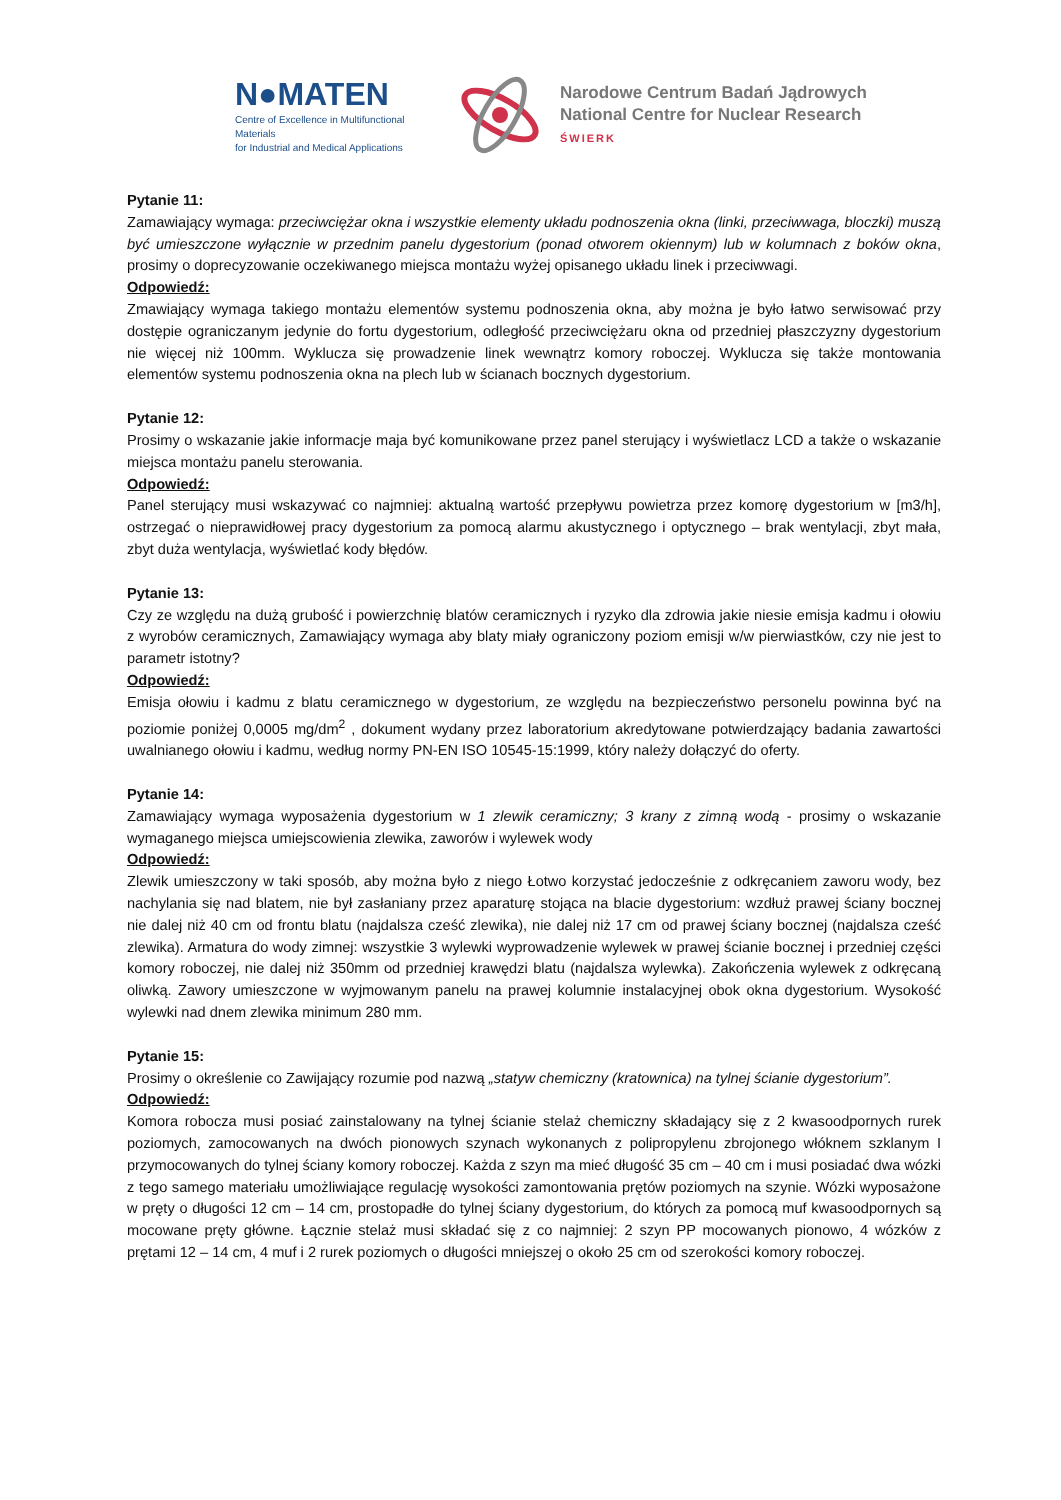N●MATEN
Centre of Excellence in Multifunctional Materials
for Industrial and Medical Applications
Narodowe Centrum Badań Jądrowych
National Centre for Nuclear Research
ŚWIERK
Pytanie 11:
Zamawiający wymaga: przeciwciężar okna i wszystkie elementy układu podnoszenia okna (linki, przeciwwaga, bloczki) muszą być umieszczone wyłącznie w przednim panelu dygestorium (ponad otworem okiennym) lub w kolumnach z boków okna, prosimy o doprecyzowanie oczekiwanego miejsca montażu wyżej opisanego układu linek i przeciwwagi.
Odpowiedź:
Zmawiający wymaga takiego montażu elementów systemu podnoszenia okna, aby można je było łatwo serwisować przy dostępie ograniczanym jedynie do fortu dygestorium, odległość przeciwciężaru okna od przedniej płaszczyzny dygestorium nie więcej niż 100mm. Wyklucza się prowadzenie linek wewnątrz komory roboczej. Wyklucza się także montowania elementów systemu podnoszenia okna na plech lub w ścianach bocznych dygestorium.
Pytanie 12:
Prosimy o wskazanie jakie informacje maja być komunikowane przez panel sterujący i wyświetlacz LCD a także o wskazanie miejsca montażu panelu sterowania.
Odpowiedź:
Panel sterujący musi wskazywać co najmniej: aktualną wartość przepływu powietrza przez komorę dygestorium w [m3/h], ostrzegać o nieprawidłowej pracy dygestorium za pomocą alarmu akustycznego i optycznego – brak wentylacji, zbyt mała, zbyt duża wentylacja, wyświetlać kody błędów.
Pytanie 13:
Czy ze względu na dużą grubość i powierzchnię blatów ceramicznych i ryzyko dla zdrowia jakie niesie emisja kadmu i ołowiu z wyrobów ceramicznych, Zamawiający wymaga aby blaty miały ograniczony poziom emisji w/w pierwiastków, czy nie jest to parametr istotny?
Odpowiedź:
Emisja ołowiu i kadmu z blatu ceramicznego w dygestorium, ze względu na bezpieczeństwo personelu powinna być na poziomie poniżej 0,0005 mg/dm<sup>2</sup> , dokument wydany przez laboratorium akredytowane potwierdzający badania zawartości uwalnianego ołowiu i kadmu, według normy PN-EN ISO 10545-15:1999, który należy dołączyć do oferty.
Pytanie 14:
Zamawiający wymaga wyposażenia dygestorium w 1 zlewik ceramiczny; 3 krany z zimną wodą - prosimy o wskazanie wymaganego miejsca umiejscowienia zlewika, zaworów i wylewek wody
Odpowiedź:
Zlewik umieszczony w taki sposób, aby można było z niego Łotwo korzystać jedocześnie z odkręcaniem zaworu wody, bez nachylania się nad blatem, nie był zasłaniany przez aparaturę stojąca na blacie dygestorium: wzdłuż prawej ściany bocznej nie dalej niż 40 cm od frontu blatu (najdalsza cześć zlewika), nie dalej niż 17 cm od prawej ściany bocznej (najdalsza cześć zlewika). Armatura do wody zimnej: wszystkie 3 wylewki wyprowadzenie wylewek w prawej ścianie bocznej i przedniej części komory roboczej, nie dalej niż 350mm od przedniej krawędzi blatu (najdalsza wylewka). Zakończenia wylewek z odkręcaną oliwką. Zawory umieszczone w wyjmowanym panelu na prawej kolumnie instalacyjnej obok okna dygestorium. Wysokość wylewki nad dnem zlewika minimum 280 mm.
Pytanie 15:
Prosimy o określenie co Zawijający rozumie pod nazwą „statyw chemiczny (kratownica) na tylnej ścianie dygestorium”.
Odpowiedź:
Komora robocza musi posiać zainstalowany na tylnej ścianie stelaż chemiczny składający się z 2 kwasoodpornych rurek poziomych, zamocowanych na dwóch pionowych szynach wykonanych z polipropylenu zbrojonego włóknem szklanym I przymocowanych do tylnej ściany komory roboczej. Każda z szyn ma mieć długość 35 cm – 40 cm i musi posiadać dwa wózki z tego samego materiału umożliwiające regulację wysokości zamontowania prętów poziomych na szynie. Wózki wyposażone w pręty o długości 12 cm – 14 cm, prostopadłe do tylnej ściany dygestorium, do których za pomocą muf kwasoodpornych są mocowane pręty główne. Łącznie stelaż musi składać się z co najmniej: 2 szyn PP mocowanych pionowo, 4 wózków z prętami 12 – 14 cm, 4 muf i 2 rurek poziomych o długości mniejszej o około 25 cm od szerokości komory roboczej.